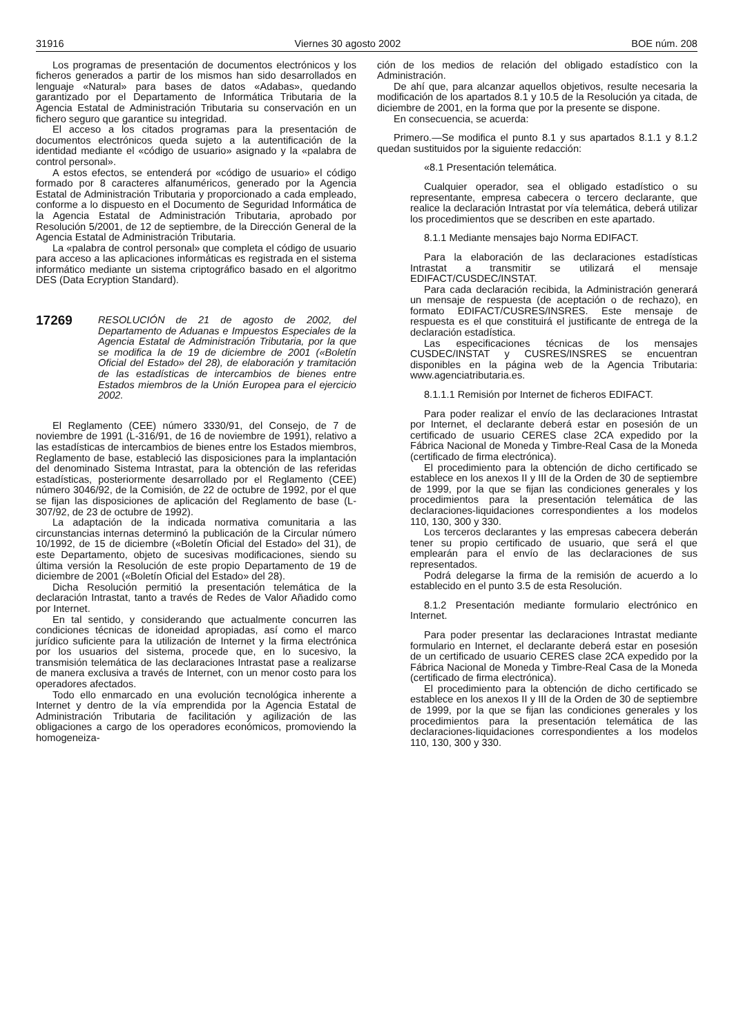31916 Viernes 30 agosto 2002 BOE núm. 208
Los programas de presentación de documentos electrónicos y los ficheros generados a partir de los mismos han sido desarrollados en lenguaje «Natural» para bases de datos «Adabas», quedando garantizado por el Departamento de Informática Tributaria de la Agencia Estatal de Administración Tributaria su conservación en un fichero seguro que garantice su integridad.
El acceso a los citados programas para la presentación de documentos electrónicos queda sujeto a la autentificación de la identidad mediante el «código de usuario» asignado y la «palabra de control personal».
A estos efectos, se entenderá por «código de usuario» el código formado por 8 caracteres alfanuméricos, generado por la Agencia Estatal de Administración Tributaria y proporcionado a cada empleado, conforme a lo dispuesto en el Documento de Seguridad Informática de la Agencia Estatal de Administración Tributaria, aprobado por Resolución 5/2001, de 12 de septiembre, de la Dirección General de la Agencia Estatal de Administración Tributaria.
La «palabra de control personal» que completa el código de usuario para acceso a las aplicaciones informáticas es registrada en el sistema informático mediante un sistema criptográfico basado en el algoritmo DES (Data Ecryption Standard).
17269
RESOLUCIÓN de 21 de agosto de 2002, del Departamento de Aduanas e Impuestos Especiales de la Agencia Estatal de Administración Tributaria, por la que se modifica la de 19 de diciembre de 2001 («Boletín Oficial del Estado» del 28), de elaboración y tramitación de las estadísticas de intercambios de bienes entre Estados miembros de la Unión Europea para el ejercicio 2002.
El Reglamento (CEE) número 3330/91, del Consejo, de 7 de noviembre de 1991 (L-316/91, de 16 de noviembre de 1991), relativo a las estadísticas de intercambios de bienes entre los Estados miembros, Reglamento de base, estableció las disposiciones para la implantación del denominado Sistema Intrastat, para la obtención de las referidas estadísticas, posteriormente desarrollado por el Reglamento (CEE) número 3046/92, de la Comisión, de 22 de octubre de 1992, por el que se fijan las disposiciones de aplicación del Reglamento de base (L-307/92, de 23 de octubre de 1992).
La adaptación de la indicada normativa comunitaria a las circunstancias internas determinó la publicación de la Circular número 10/1992, de 15 de diciembre («Boletín Oficial del Estado» del 31), de este Departamento, objeto de sucesivas modificaciones, siendo su última versión la Resolución de este propio Departamento de 19 de diciembre de 2001 («Boletín Oficial del Estado» del 28).
Dicha Resolución permitió la presentación telemática de la declaración Intrastat, tanto a través de Redes de Valor Añadido como por Internet.
En tal sentido, y considerando que actualmente concurren las condiciones técnicas de idoneidad apropiadas, así como el marco jurídico suficiente para la utilización de Internet y la firma electrónica por los usuarios del sistema, procede que, en lo sucesivo, la transmisión telemática de las declaraciones Intrastat pase a realizarse de manera exclusiva a través de Internet, con un menor costo para los operadores afectados.
Todo ello enmarcado en una evolución tecnológica inherente a Internet y dentro de la vía emprendida por la Agencia Estatal de Administración Tributaria de facilitación y agilización de las obligaciones a cargo de los operadores económicos, promoviendo la homogeneiza-
ción de los medios de relación del obligado estadístico con la Administración.
De ahí que, para alcanzar aquellos objetivos, resulte necesaria la modificación de los apartados 8.1 y 10.5 de la Resolución ya citada, de diciembre de 2001, en la forma que por la presente se dispone.
En consecuencia, se acuerda:
Primero.—Se modifica el punto 8.1 y sus apartados 8.1.1 y 8.1.2 quedan sustituidos por la siguiente redacción:
«8.1 Presentación telemática.
Cualquier operador, sea el obligado estadístico o su representante, empresa cabecera o tercero declarante, que realice la declaración Intrastat por vía telemática, deberá utilizar los procedimientos que se describen en este apartado.
8.1.1 Mediante mensajes bajo Norma EDIFACT.
Para la elaboración de las declaraciones estadísticas Intrastat a transmitir se utilizará el mensaje EDIFACT/CUSDEC/INSTAT.
Para cada declaración recibida, la Administración generará un mensaje de respuesta (de aceptación o de rechazo), en formato EDIFACT/CUSRES/INSRES. Este mensaje de respuesta es el que constituirá el justificante de entrega de la declaración estadística.
Las especificaciones técnicas de los mensajes CUSDEC/INSTAT y CUSRES/INSRES se encuentran disponibles en la página web de la Agencia Tributaria: www.agenciatributaria.es.
8.1.1.1 Remisión por Internet de ficheros EDIFACT.
Para poder realizar el envío de las declaraciones Intrastat por Internet, el declarante deberá estar en posesión de un certificado de usuario CERES clase 2CA expedido por la Fábrica Nacional de Moneda y Timbre-Real Casa de la Moneda (certificado de firma electrónica).
El procedimiento para la obtención de dicho certificado se establece en los anexos II y III de la Orden de 30 de septiembre de 1999, por la que se fijan las condiciones generales y los procedimientos para la presentación telemática de las declaraciones-liquidaciones correspondientes a los modelos 110, 130, 300 y 330.
Los terceros declarantes y las empresas cabecera deberán tener su propio certificado de usuario, que será el que emplearán para el envío de las declaraciones de sus representados.
Podrá delegarse la firma de la remisión de acuerdo a lo establecido en el punto 3.5 de esta Resolución.
8.1.2 Presentación mediante formulario electrónico en Internet.
Para poder presentar las declaraciones Intrastat mediante formulario en Internet, el declarante deberá estar en posesión de un certificado de usuario CERES clase 2CA expedido por la Fábrica Nacional de Moneda y Timbre-Real Casa de la Moneda (certificado de firma electrónica).
El procedimiento para la obtención de dicho certificado se establece en los anexos II y III de la Orden de 30 de septiembre de 1999, por la que se fijan las condiciones generales y los procedimientos para la presentación telemática de las declaraciones-liquidaciones correspondientes a los modelos 110, 130, 300 y 330.